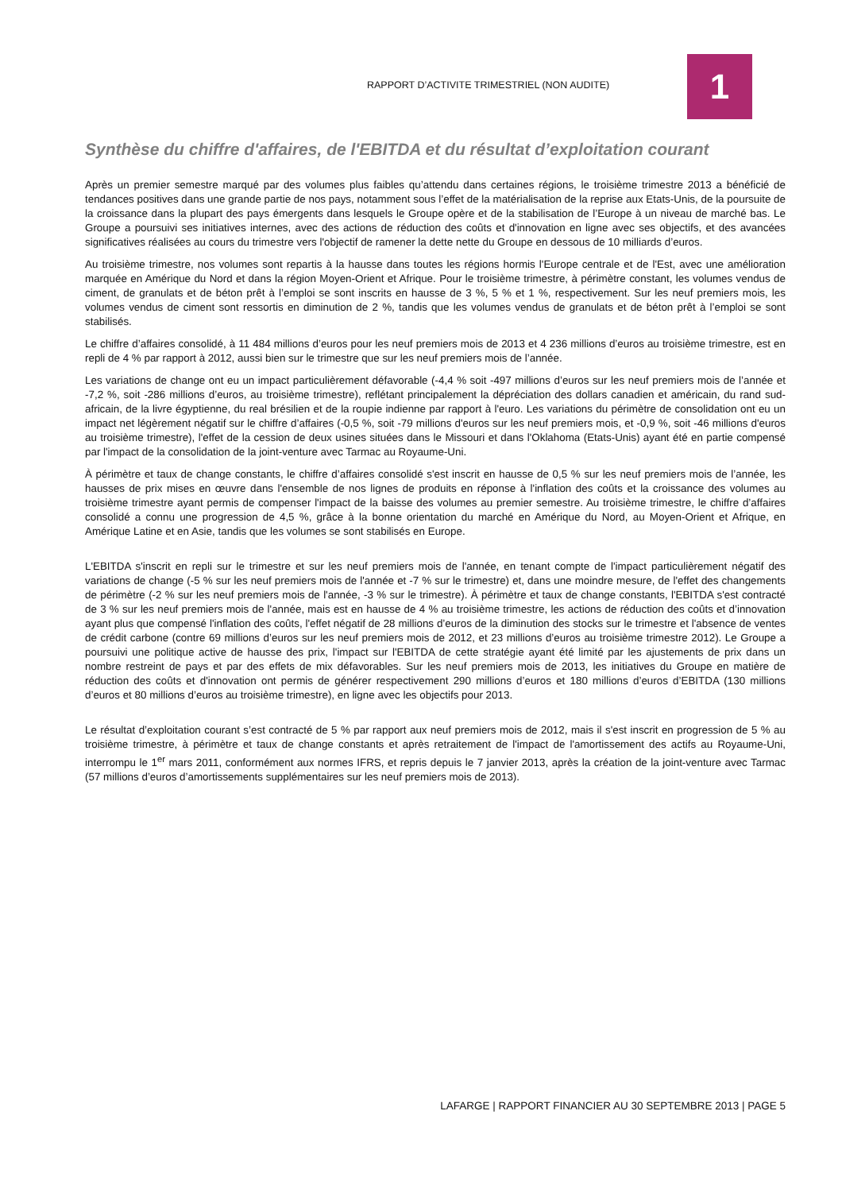RAPPORT D’ACTIVITE TRIMESTRIEL (NON AUDITE)
1
Synthèse du chiffre d'affaires, de l'EBITDA et du résultat d’exploitation courant
Après un premier semestre marqué par des volumes plus faibles qu’attendu dans certaines régions, le troisième trimestre 2013 a bénéficié de tendances positives dans une grande partie de nos pays, notamment sous l’effet de la matérialisation de la reprise aux Etats-Unis, de la poursuite de la croissance dans la plupart des pays émergents dans lesquels le Groupe opère et de la stabilisation de l’Europe à un niveau de marché bas. Le Groupe a poursuivi ses initiatives internes, avec des actions de réduction des coûts et d'innovation en ligne avec ses objectifs, et des avancées significatives réalisées au cours du trimestre vers l'objectif de ramener la dette nette du Groupe en dessous de 10 milliards d’euros.
Au troisième trimestre, nos volumes sont repartis à la hausse dans toutes les régions hormis l'Europe centrale et de l'Est, avec une amélioration marquée en Amérique du Nord et dans la région Moyen-Orient et Afrique. Pour le troisième trimestre, à périmètre constant, les volumes vendus de ciment, de granulats et de béton prêt à l’emploi se sont inscrits en hausse de 3 %, 5 % et 1 %, respectivement. Sur les neuf premiers mois, les volumes vendus de ciment sont ressortis en diminution de 2 %, tandis que les volumes vendus de granulats et de béton prêt à l’emploi se sont stabilisés.
Le chiffre d’affaires consolidé, à 11 484 millions d’euros pour les neuf premiers mois de 2013 et 4 236 millions d’euros au troisième trimestre, est en repli de 4 % par rapport à 2012, aussi bien sur le trimestre que sur les neuf premiers mois de l’année.
Les variations de change ont eu un impact particulièrement défavorable (-4,4 % soit -497 millions d’euros sur les neuf premiers mois de l’année et -7,2 %, soit -286 millions d’euros, au troisième trimestre), reflétant principalement la dépréciation des dollars canadien et américain, du rand sud-africain, de la livre égyptienne, du real brésilien et de la roupie indienne par rapport à l'euro. Les variations du périmètre de consolidation ont eu un impact net légèrement négatif sur le chiffre d’affaires (-0,5 %, soit -79 millions d'euros sur les neuf premiers mois, et -0,9 %, soit -46 millions d'euros au troisième trimestre), l'effet de la cession de deux usines situées dans le Missouri et dans l'Oklahoma (Etats-Unis) ayant été en partie compensé par l'impact de la consolidation de la joint-venture avec Tarmac au Royaume-Uni.
À périmètre et taux de change constants, le chiffre d’affaires consolidé s'est inscrit en hausse de 0,5 % sur les neuf premiers mois de l’année, les hausses de prix mises en œuvre dans l'ensemble de nos lignes de produits en réponse à l'inflation des coûts et la croissance des volumes au troisième trimestre ayant permis de compenser l'impact de la baisse des volumes au premier semestre. Au troisième trimestre, le chiffre d’affaires consolidé a connu une progression de 4,5 %, grâce à la bonne orientation du marché en Amérique du Nord, au Moyen-Orient et Afrique, en Amérique Latine et en Asie, tandis que les volumes se sont stabilisés en Europe.
L'EBITDA s'inscrit en repli sur le trimestre et sur les neuf premiers mois de l'année, en tenant compte de l'impact particulièrement négatif des variations de change (-5 % sur les neuf premiers mois de l'année et -7 % sur le trimestre) et, dans une moindre mesure, de l'effet des changements de périmètre (-2 % sur les neuf premiers mois de l'année, -3 % sur le trimestre). À périmètre et taux de change constants, l'EBITDA s'est contracté de 3 % sur les neuf premiers mois de l'année, mais est en hausse de 4 % au troisième trimestre, les actions de réduction des coûts et d’innovation ayant plus que compensé l'inflation des coûts, l'effet négatif de 28 millions d’euros de la diminution des stocks sur le trimestre et l'absence de ventes de crédit carbone (contre 69 millions d’euros sur les neuf premiers mois de 2012, et 23 millions d’euros au troisième trimestre 2012). Le Groupe a poursuivi une politique active de hausse des prix, l'impact sur l'EBITDA de cette stratégie ayant été limité par les ajustements de prix dans un nombre restreint de pays et par des effets de mix défavorables. Sur les neuf premiers mois de 2013, les initiatives du Groupe en matière de réduction des coûts et d'innovation ont permis de générer respectivement 290 millions d’euros et 180 millions d’euros d’EBITDA (130 millions d’euros et 80 millions d’euros au troisième trimestre), en ligne avec les objectifs pour 2013.
Le résultat d’exploitation courant s’est contracté de 5 % par rapport aux neuf premiers mois de 2012, mais il s'est inscrit en progression de 5 % au troisième trimestre, à périmètre et taux de change constants et après retraitement de l'impact de l'amortissement des actifs au Royaume-Uni, interrompu le 1<sup>er</sup> mars 2011, conformément aux normes IFRS, et repris depuis le 7 janvier 2013, après la création de la joint-venture avec Tarmac (57 millions d’euros d’amortissements supplémentaires sur les neuf premiers mois de 2013).
LAFARGE | RAPPORT FINANCIER AU 30 SEPTEMBRE 2013 | PAGE 5